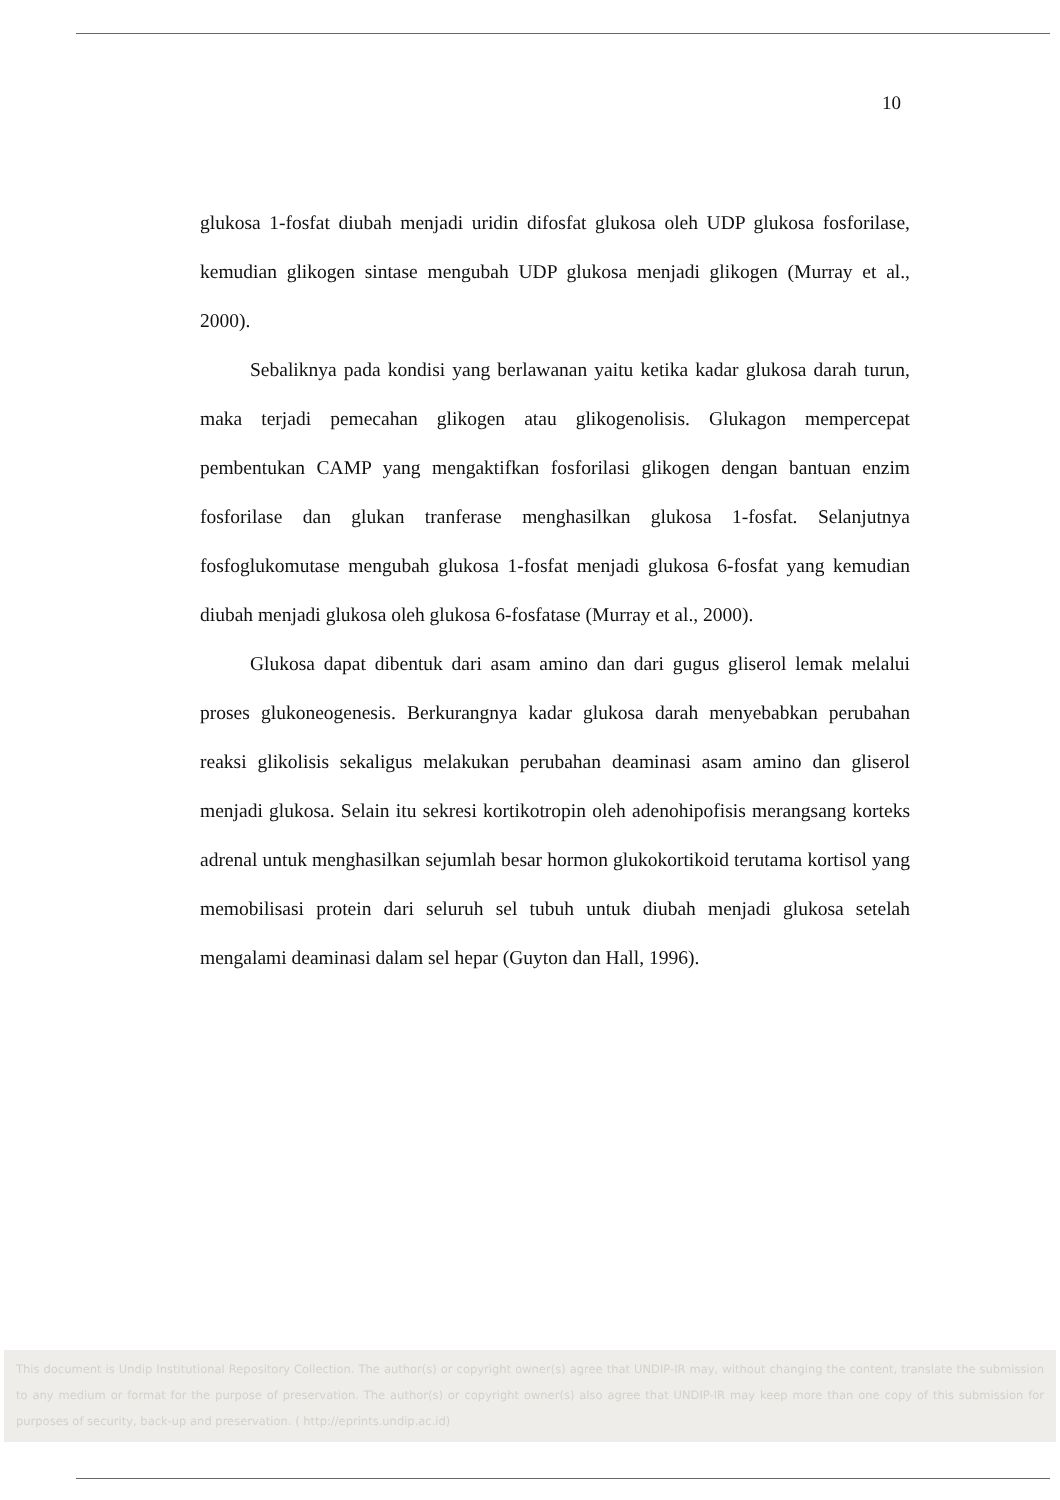10
glukosa 1-fosfat diubah menjadi uridin difosfat glukosa oleh UDP glukosa fosforilase, kemudian glikogen sintase mengubah UDP glukosa menjadi glikogen (Murray et al., 2000).
Sebaliknya pada kondisi yang berlawanan yaitu ketika kadar glukosa darah turun, maka terjadi pemecahan glikogen atau glikogenolisis. Glukagon mempercepat pembentukan CAMP yang mengaktifkan fosforilasi glikogen dengan bantuan enzim fosforilase dan glukan tranferase menghasilkan glukosa 1-fosfat. Selanjutnya fosfoglukomutase mengubah glukosa 1-fosfat menjadi glukosa 6-fosfat yang kemudian diubah menjadi glukosa oleh glukosa 6-fosfatase (Murray et al., 2000).
Glukosa dapat dibentuk dari asam amino dan dari gugus gliserol lemak melalui proses glukoneogenesis. Berkurangnya kadar glukosa darah menyebabkan perubahan reaksi glikolisis sekaligus melakukan perubahan deaminasi asam amino dan gliserol menjadi glukosa. Selain itu sekresi kortikotropin oleh adenohipofisis merangsang korteks adrenal untuk menghasilkan sejumlah besar hormon glukokortikoid terutama kortisol yang memobilisasi protein dari seluruh sel tubuh untuk diubah menjadi glukosa setelah mengalami deaminasi dalam sel hepar (Guyton dan Hall, 1996).
This document is Undip Institutional Repository Collection. The author(s) or copyright owner(s) agree that UNDIP-IR may, without changing the content, translate the submission to any medium or format for the purpose of preservation. The author(s) or copyright owner(s) also agree that UNDIP-IR may keep more than one copy of this submission for purposes of security, back-up and preservation. ( http://eprints.undip.ac.id)